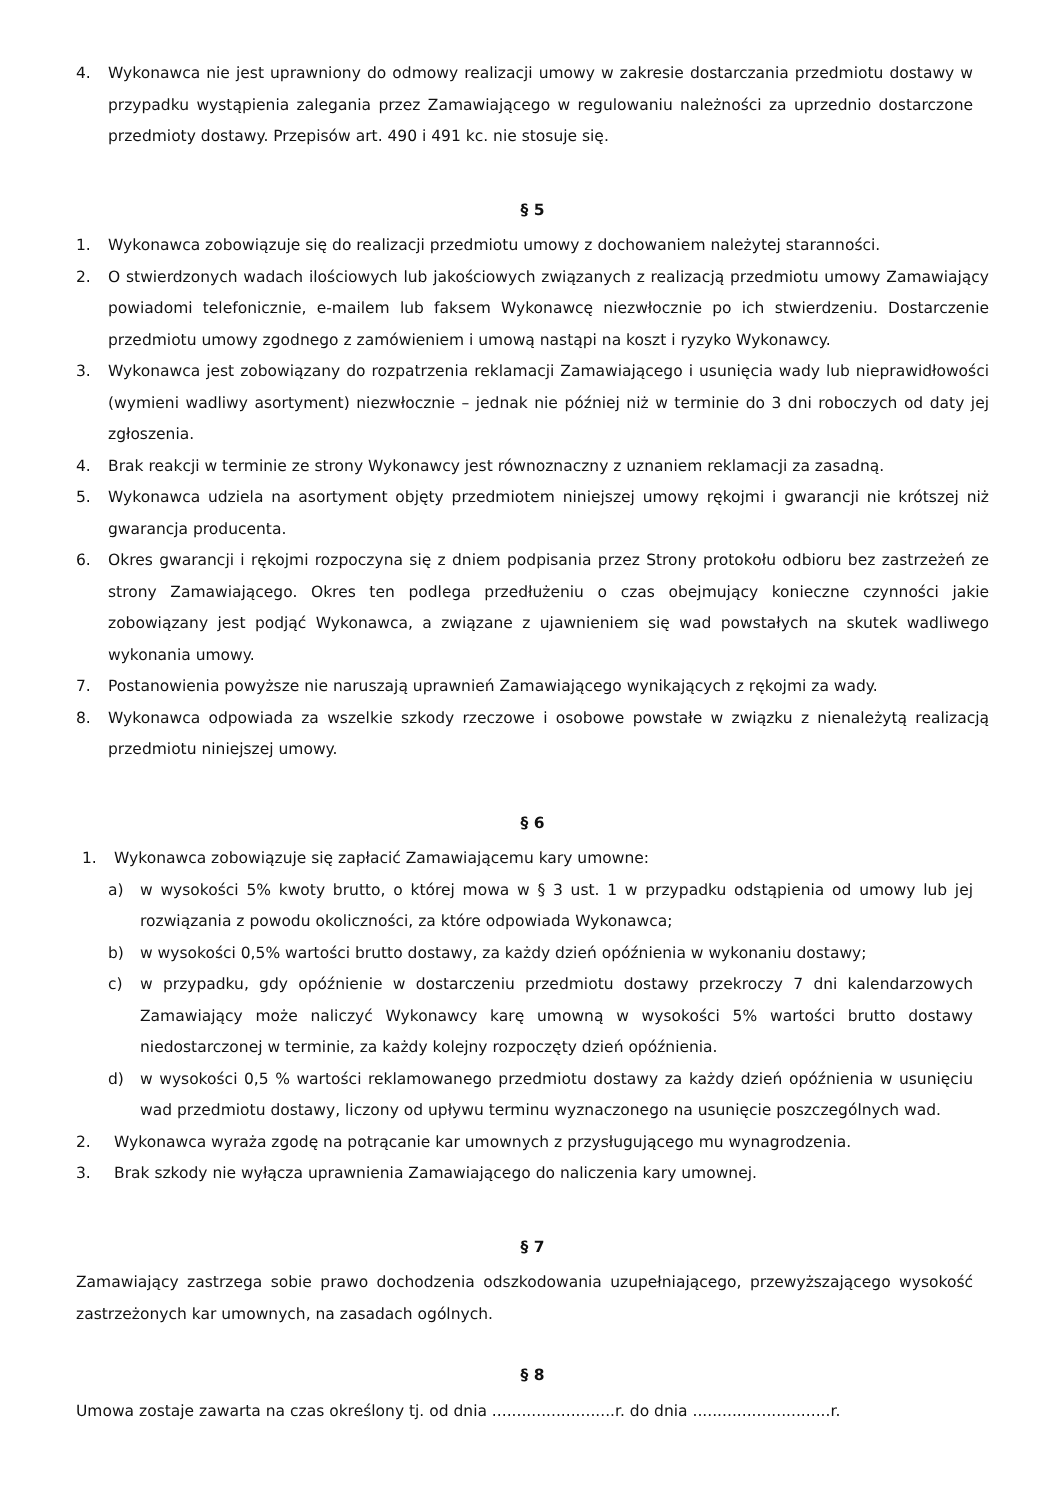4. Wykonawca nie jest uprawniony do odmowy realizacji umowy w zakresie dostarczania przedmiotu dostawy w przypadku wystąpienia zalegania przez Zamawiającego w regulowaniu należności za uprzednio dostarczone przedmioty dostawy. Przepisów art. 490 i 491 kc. nie stosuje się.
§ 5
1. Wykonawca zobowiązuje się do realizacji przedmiotu umowy z dochowaniem należytej staranności.
2. O stwierdzonych wadach ilościowych lub jakościowych związanych z realizacją przedmiotu umowy Zamawiający powiadomi telefonicznie, e-mailem lub faksem Wykonawcę niezwłocznie po ich stwierdzeniu. Dostarczenie przedmiotu umowy zgodnego z zamówieniem i umową nastąpi na koszt i ryzyko Wykonawcy.
3. Wykonawca jest zobowiązany do rozpatrzenia reklamacji Zamawiającego i usunięcia wady lub nieprawidłowości (wymieni wadliwy asortyment) niezwłocznie – jednak nie później niż w terminie do 3 dni roboczych od daty jej zgłoszenia.
4. Brak reakcji w terminie ze strony Wykonawcy jest równoznaczny z uznaniem reklamacji za zasadną.
5. Wykonawca udziela na asortyment objęty przedmiotem niniejszej umowy rękojmi i gwarancji nie krótszej niż gwarancja producenta.
6. Okres gwarancji i rękojmi rozpoczyna się z dniem podpisania przez Strony protokołu odbioru bez zastrzeżeń ze strony Zamawiającego. Okres ten podlega przedłużeniu o czas obejmujący konieczne czynności jakie zobowiązany jest podjąć Wykonawca, a związane z ujawnieniem się wad powstałych na skutek wadliwego wykonania umowy.
7. Postanowienia powyższe nie naruszają uprawnień Zamawiającego wynikających z rękojmi za wady.
8. Wykonawca odpowiada za wszelkie szkody rzeczowe i osobowe powstałe w związku z nienależytą realizacją przedmiotu niniejszej umowy.
§ 6
1. Wykonawca zobowiązuje się zapłacić Zamawiającemu kary umowne:
a) w wysokości 5% kwoty brutto, o której mowa w § 3 ust. 1 w przypadku odstąpienia od umowy lub jej rozwiązania z powodu okoliczności, za które odpowiada Wykonawca;
b) w wysokości 0,5% wartości brutto dostawy, za każdy dzień opóźnienia w wykonaniu dostawy;
c) w przypadku, gdy opóźnienie w dostarczeniu przedmiotu dostawy przekroczy 7 dni kalendarzowych Zamawiający może naliczyć Wykonawcy karę umowną w wysokości 5% wartości brutto dostawy niedostarczonej w terminie, za każdy kolejny rozpoczęty dzień opóźnienia.
d) w wysokości 0,5 % wartości reklamowanego przedmiotu dostawy za każdy dzień opóźnienia w usunięciu wad przedmiotu dostawy, liczony od upływu terminu wyznaczonego na usunięcie poszczególnych wad.
2. Wykonawca wyraża zgodę na potrącanie kar umownych z przysługującego mu wynagrodzenia.
3. Brak szkody nie wyłącza uprawnienia Zamawiającego do naliczenia kary umownej.
§ 7
Zamawiający zastrzega sobie prawo dochodzenia odszkodowania uzupełniającego, przewyższającego wysokość zastrzeżonych kar umownych, na zasadach ogólnych.
§ 8
Umowa zostaje zawarta na czas określony tj. od dnia .........................r. do dnia ............................r.